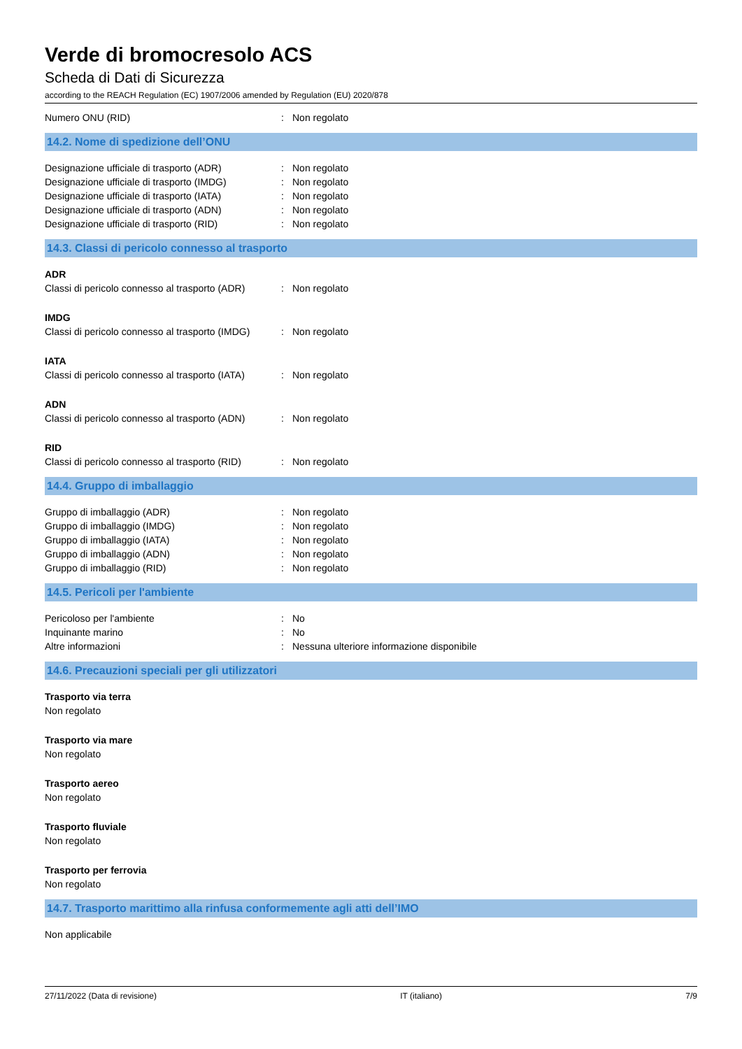Verde di bromocresolo ACS
Scheda di Dati di Sicurezza
according to the REACH Regulation (EC) 1907/2006 amended by Regulation (EU) 2020/878
Numero ONU (RID) : Non regolato
14.2. Nome di spedizione dell’ONU
Designazione ufficiale di trasporto (ADR)
: Non regolato
Designazione ufficiale di trasporto (IMDG)
: Non regolato
Designazione ufficiale di trasporto (IATA)
: Non regolato
Designazione ufficiale di trasporto (ADN)
: Non regolato
Designazione ufficiale di trasporto (RID)
: Non regolato
14.3. Classi di pericolo connesso al trasporto
ADR
Classi di pericolo connesso al trasporto (ADR)
: Non regolato
IMDG
Classi di pericolo connesso al trasporto (IMDG)
: Non regolato
IATA
Classi di pericolo connesso al trasporto (IATA)
: Non regolato
ADN
Classi di pericolo connesso al trasporto (ADN)
: Non regolato
RID
Classi di pericolo connesso al trasporto (RID)
: Non regolato
14.4. Gruppo di imballaggio
Gruppo di imballaggio (ADR) : Non regolato
Gruppo di imballaggio (IMDG) : Non regolato
Gruppo di imballaggio (IATA) : Non regolato
Gruppo di imballaggio (ADN) : Non regolato
Gruppo di imballaggio (RID) : Non regolato
14.5. Pericoli per l'ambiente
Pericoloso per l'ambiente : No
Inquinante marino : No
Altre informazioni : Nessuna ulteriore informazione disponibile
14.6. Precauzioni speciali per gli utilizzatori
Trasporto via terra
Non regolato
Trasporto via mare
Non regolato
Trasporto aereo
Non regolato
Trasporto fluviale
Non regolato
Trasporto per ferrovia
Non regolato
14.7. Trasporto marittimo alla rinfusa conformemente agli atti dell’IMO
Non applicabile
27/11/2022 (Data di revisione) IT (italiano) 7/9